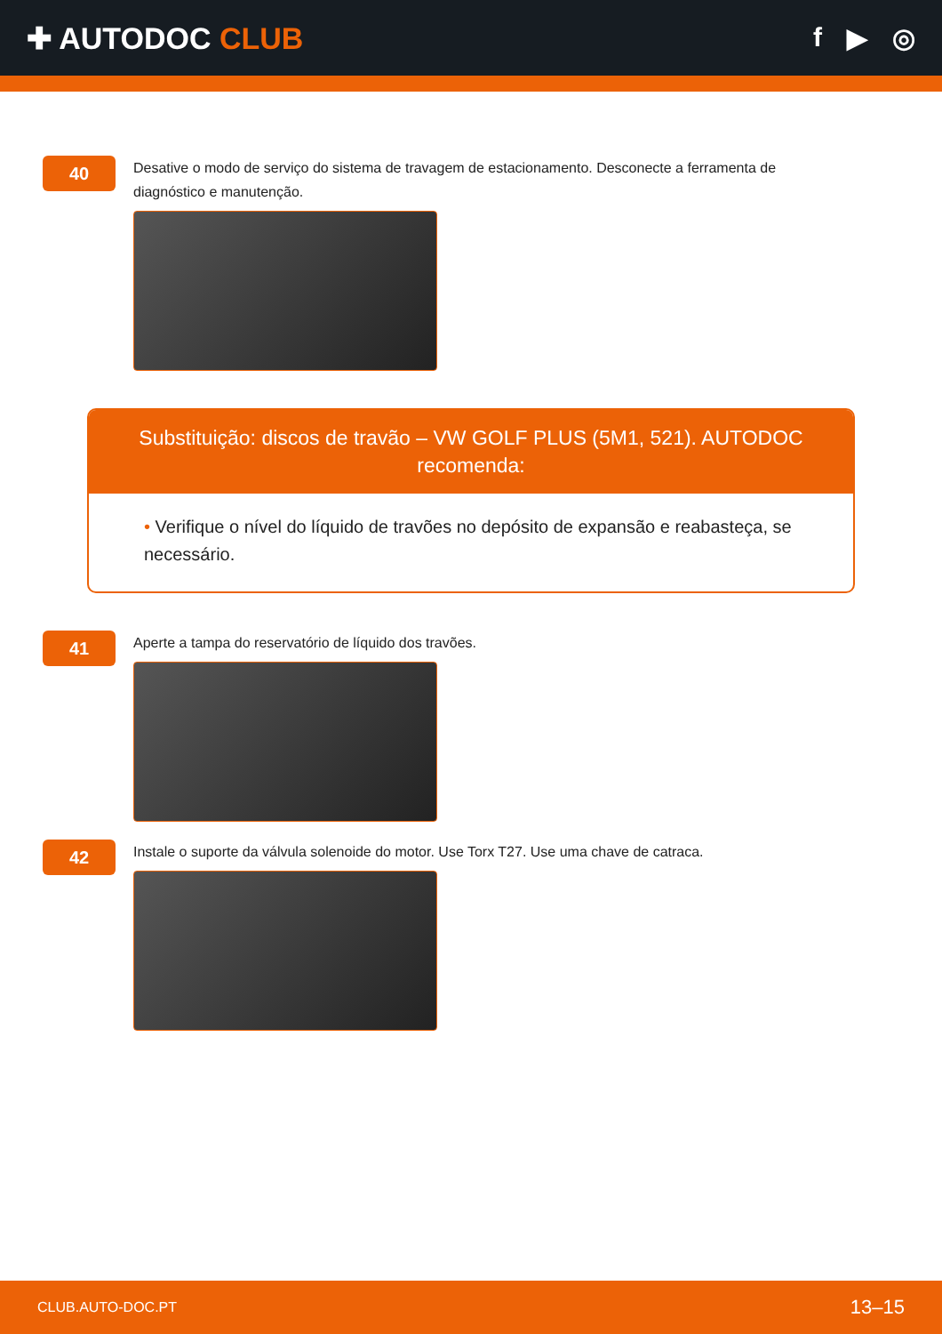✚ AUTODOC CLUB f ▶ ◎
40
Desative o modo de serviço do sistema de travagem de estacionamento. Desconecte a ferramenta de diagnóstico e manutenção.
Substituição: discos de travão – VW GOLF PLUS (5M1, 521). AUTODOC recomenda:
• Verifique o nível do líquido de travões no depósito de expansão e reabasteça, se necessário.
41
Aperte a tampa do reservatório de líquido dos travões.
42
Instale o suporte da válvula solenoide do motor. Use Torx T27. Use uma chave de catraca.
CLUB.AUTO-DOC.PT 13–15